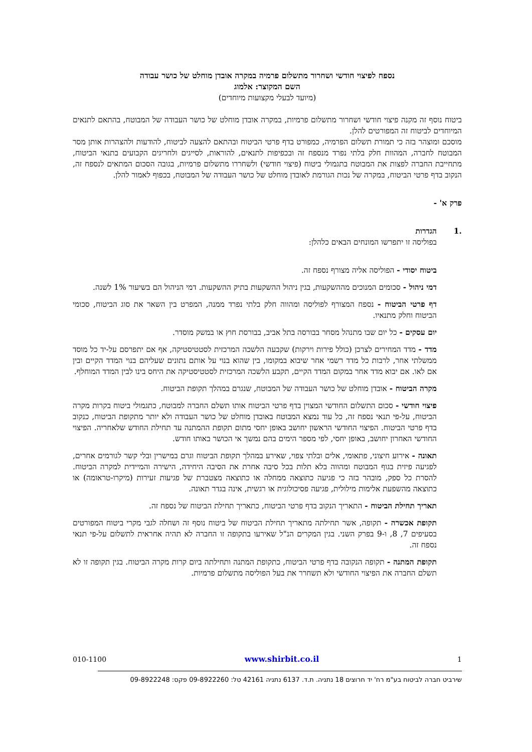נספח לפיצוי חודשי ושחרור מתשלום פרמיה במקרה אובדן מוחלט של כושר עבודה
השם המקוצר: אלמוג
(מיועד לבעלי מקצועות מיוחדים)
ביטוח נוסף זה מקנה פיצוי חודשי ושחרור מתשלום פרמיות, במקרה אובדן מוחלט של כושר העבודה של המבוטח, בהתאם לתנאים המיוחדים לביטוח זה המפורטים להלן.
מוסכם ומוצהר בזה כי תמורת תשלום הפרמיה, כמפורט בדף פרטי הביטוח ובהתאם להצעה לביטוח, להודעות ולהצהרות אותן מסר המבוטח לחברה, המהוות חלק בלתי נפרד מנספח זה ובכפיפות לתנאים, להוראות, לסייגים ולחריגים הקבועים בתנאי הביטוח, מתחייבת החברה לפצות את המבוטח בתגמולי ביטוח (פיצוי חודשי) ולשחררו מתשלום פרמיות, בגובה הסכום המתאים לנספח זה, הנקוב בדף פרטי הביטוח, במקרה של נכות הגורמת לאובדן מוחלט של כושר העבודה של המבוטח, בכפוף לאמור להלן.
פרק א' -
.1 הגדרות
בפוליסה זו יתפרשו המונחים הבאים כלהלן:
ביטוח יסודי - הפוליסה אליה מצורף נספח זה.
דמי ניהול - סכומים המנוכים מההשקעות, בגין ניהול ההשקעות בתיק ההשקעות. דמי הניהול הם בשיעור 1% לשנה.
דף פרטי הביטוח - נספח המצורף לפוליסה ומהווה חלק בלתי נפרד ממנה, המפרט בין השאר את סוג הביטוח, סכומי הביטוח וחלק מתנאיו.
יום עסקים - כל יום שבו מתנהל מסחר בבורסה בתל אביב, בבורסת חוץ או במשק מוסדר.
מדד - מדד המחירים לצרכן (כולל פירות וירקות) שקבעה הלשכה המרכזית לסטטיסטיקה, אף אם יתפרסם על-יד כל מוסד ממשלתי אחר, לרבות כל מדד רשמי אחר שיבוא במקומו, בין שהוא בנוי על אותם נתונים שעליהם בנוי המדד הקיים ובין אם לאו. אם יבוא מדד אחר במקום המדד הקיים, תקבע הלשכה המרכזית לסטטיסטיקה את היחס בינו לבין המדד המוחלף.
מקרה הביטוח - אובדן מוחלט של כושר העבודה של המבוטח, שנגרם במהלך תקופת הביטוח.
פיצוי חודשי - סכום התשלום החודשי המצוין בדף פרטי הביטוח אותו תשלם החברה למבוטח, כתגמולי ביטוח בקרות מקרה הביטוח, על-פי תנאי נספח זה, כל עוד נמצא המבוטח באובדן מוחלט של כושר העבודה ולא יותר מתקופת הביטוח, כנקוב בדף פרטי הביטוח. הפיצוי החודשי הראשון יחושב באופן יחסי מתום תקופת ההמתנה עד תחילת החודש שלאחריה. הפיצוי החודשי האחרון יחושב, באופן יחסי, לפי מספר הימים בהם נמשך אי הכושר באותו חודש.
תאונה - אירוע חיצוני, פתאומי, אלים ובלתי צפוי, שאירע במהלך תקופת הביטוח וגרם במישרין ובלי קשר לגורמים אחרים, לפגיעה פיזית בגוף המבוטח ומהווה בלא תלות בכל סיבה אחרת את הסיבה היחידה, הישירה והמיידית למקרה הביטוח. להסרת כל ספק, מובהר בזה כי פגיעה כתוצאה ממחלה או כתוצאה מצטברת של פגיעות זעירות (מיקרו-טראומה) או כתוצאה מהשפעת אלימות מילולית, פגיעה פסיכולוגית או רגשית, אינה בגדר תאונה.
תאריך תחילת הביטוח - התאריך הנקוב בדף פרטי הביטוח, כתאריך תחילת הביטוח של נספח זה.
תקופת אכשרה - תקופה, אשר תחילתה מתאריך תחילת הביטוח של ביטוח נוסף זה ושחלה לגבי מקרי ביטוח המפורטים בסעיפים 7, 8, ו-9 בפרק השני. בגין המקרים הנ"ל שאירעו בתקופה זו החברה לא תהיה אחראית לתשלום על-פי תנאי נספח זה.
תקופת המתנה - תקופה הנקובה בדף פרטי הביטוח, כתקופת המתנה ותחילתה ביום קרות מקרה הביטוח. בגין תקופה זו לא תשלם החברה את הפיצוי החודשי ולא תשחרר את בעל הפוליסה מתשלום פרמיות.
010-1100 www.shirbit.co.il 1
שירביט חברה לביטוח בע"מ רח' יד חרוצים 18 נתניה. ת.ד. 6137 נתניה 42161 טל: 09-8922260 פקס: 09-8922248